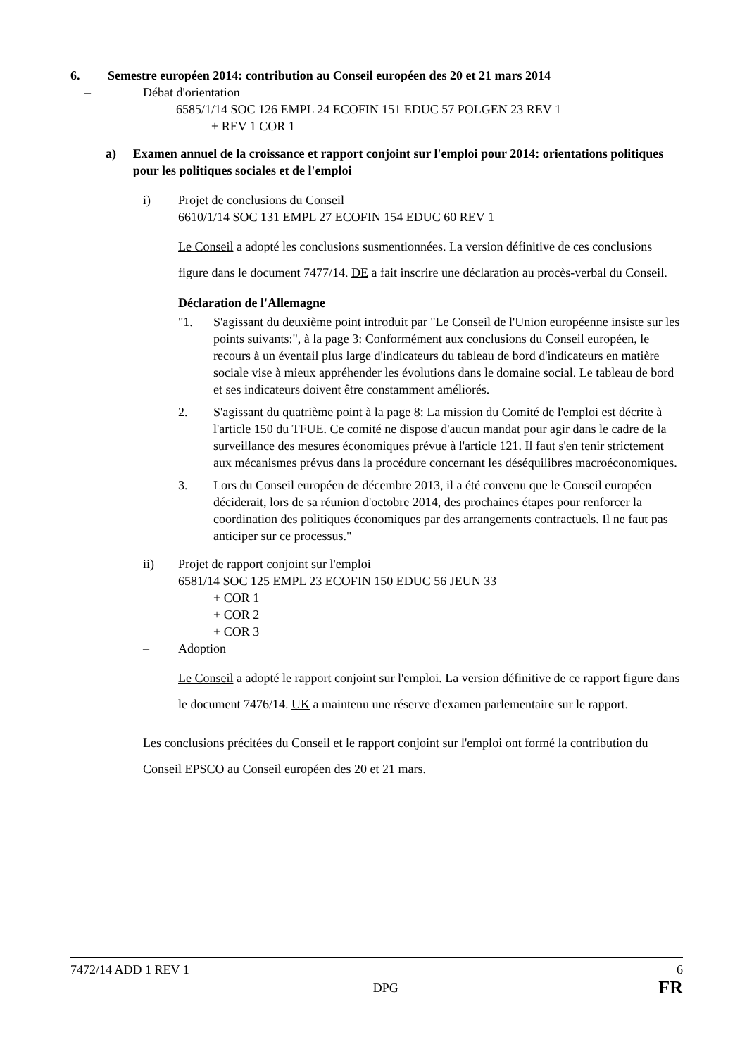6. Semestre européen 2014: contribution au Conseil européen des 20 et 21 mars 2014
– Débat d'orientation
6585/1/14 SOC 126 EMPL 24 ECOFIN 151 EDUC 57 POLGEN 23 REV 1
+ REV 1 COR 1
a) Examen annuel de la croissance et rapport conjoint sur l'emploi pour 2014: orientations politiques pour les politiques sociales et de l'emploi
i) Projet de conclusions du Conseil
6610/1/14 SOC 131 EMPL 27 ECOFIN 154 EDUC 60 REV 1
Le Conseil a adopté les conclusions susmentionnées. La version définitive de ces conclusions figure dans le document 7477/14. DE a fait inscrire une déclaration au procès-verbal du Conseil.
Déclaration de l'Allemagne
"1. S'agissant du deuxième point introduit par "Le Conseil de l'Union européenne insiste sur les points suivants:", à la page 3: Conformément aux conclusions du Conseil européen, le recours à un éventail plus large d'indicateurs du tableau de bord d'indicateurs en matière sociale vise à mieux appréhender les évolutions dans le domaine social. Le tableau de bord et ses indicateurs doivent être constamment améliorés.
2. S'agissant du quatrième point à la page 8: La mission du Comité de l'emploi est décrite à l'article 150 du TFUE. Ce comité ne dispose d'aucun mandat pour agir dans le cadre de la surveillance des mesures économiques prévue à l'article 121. Il faut s'en tenir strictement aux mécanismes prévus dans la procédure concernant les déséquilibres macroéconomiques.
3. Lors du Conseil européen de décembre 2013, il a été convenu que le Conseil européen déciderait, lors de sa réunion d'octobre 2014, des prochaines étapes pour renforcer la coordination des politiques économiques par des arrangements contractuels. Il ne faut pas anticiper sur ce processus."
ii) Projet de rapport conjoint sur l'emploi
6581/14 SOC 125 EMPL 23 ECOFIN 150 EDUC 56 JEUN 33
+ COR 1
+ COR 2
+ COR 3
– Adoption
Le Conseil a adopté le rapport conjoint sur l'emploi. La version définitive de ce rapport figure dans le document 7476/14. UK a maintenu une réserve d'examen parlementaire sur le rapport.
Les conclusions précitées du Conseil et le rapport conjoint sur l'emploi ont formé la contribution du Conseil EPSCO au Conseil européen des 20 et 21 mars.
7472/14 ADD 1 REV 1 6
DPG FR